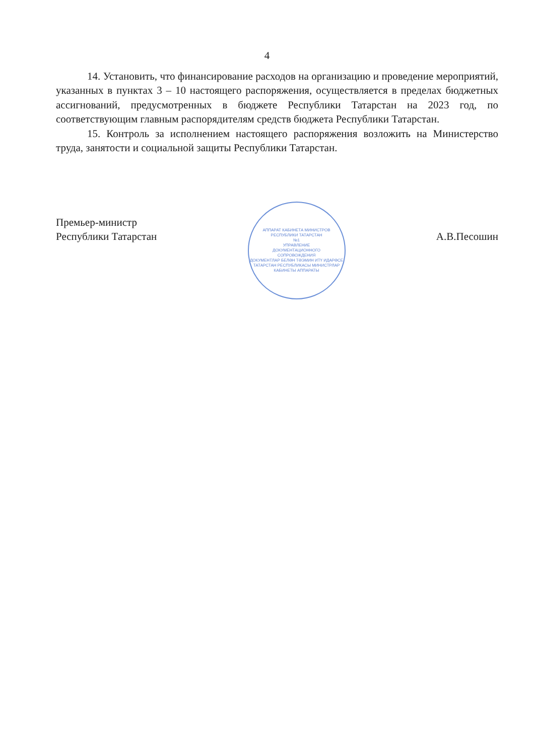4
14. Установить, что финансирование расходов на организацию и проведение мероприятий, указанных в пунктах 3 – 10 настоящего распоряжения, осуществляется в пределах бюджетных ассигнований, предусмотренных в бюджете Республики Татарстан на 2023 год, по соответствующим главным распорядителям средств бюджета Республики Татарстан.
15. Контроль за исполнением настоящего распоряжения возложить на Министерство труда, занятости и социальной защиты Республики Татарстан.
Премьер-министр
Республики Татарстан
АППАРАТ КАБИНЕТА МИНИСТРОВ
РЕСПУБЛИКИ ТАТАРСТАН
№1
УПРАВЛЕНИЕ
ДОКУМЕНТАЦИОННОГО
СОПРОВОЖДЕНИЯ
ДОКУМЕНТЛАР БЕЛӘН ТӘЭМИН ИТҮ ИДАРӘСЕ
ТАТАРСТАН РЕСПУБЛИКАСЫ МИНИСТРЛАР КАБИНЕТЫ АППАРАТЫ
А.В.Песошин